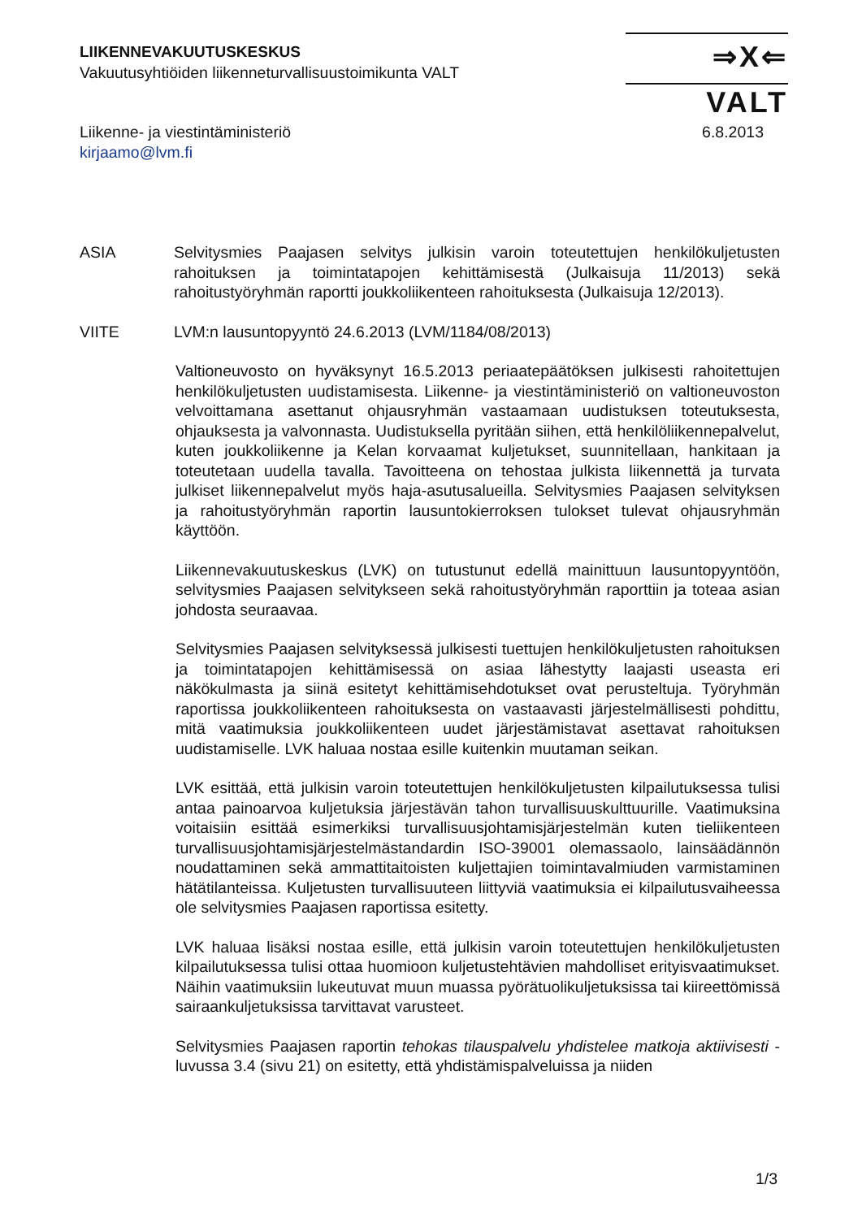LIIKENNEVAKUUTUSKESKUS
Vakuutusyhtiöiden liikenneturvallisuustoimikunta VALT
⇒X⇐ VALT
6.8.2013 Liikenne- ja viestintäministeriö
kirjaamo@lvm.fi
ASIA Selvitysmies Paajasen selvitys julkisin varoin toteutettujen henkilökuljetusten rahoituksen ja toimintatapojen kehittämisestä (Julkaisuja 11/2013) sekä rahoitustyöryhmän raportti joukkoliikenteen rahoituksesta (Julkaisuja 12/2013).
VIITE LVM:n lausuntopyyntö 24.6.2013 (LVM/1184/08/2013)
Valtioneuvosto on hyväksynyt 16.5.2013 periaatepäätöksen julkisesti rahoitettujen henkilökuljetusten uudistamisesta. Liikenne- ja viestintäministeriö on valtioneuvoston velvoittamana asettanut ohjausryhmän vastaamaan uudistuksen toteutuksesta, ohjauksesta ja valvonnasta. Uudistuksella pyritään siihen, että henkilöliikennepalvelut, kuten joukkoliikenne ja Kelan korvaamat kuljetukset, suunnitellaan, hankitaan ja toteutetaan uudella tavalla. Tavoitteena on tehostaa julkista liikennettä ja turvata julkiset liikennepalvelut myös haja-asutusalueilla. Selvitysmies Paajasen selvityksen ja rahoitustyöryhmän raportin lausuntokierroksen tulokset tulevat ohjausryhmän käyttöön.
Liikennevakuutuskeskus (LVK) on tutustunut edellä mainittuun lausuntopyyntöön, selvitysmies Paajasen selvitykseen sekä rahoitustyöryhmän raporttiin ja toteaa asian johdosta seuraavaa.
Selvitysmies Paajasen selvityksessä julkisesti tuettujen henkilökuljetusten rahoituksen ja toimintatapojen kehittämisessä on asiaa lähestytty laajasti useasta eri näkökulmasta ja siinä esitetyt kehittämisehdotukset ovat perusteltuja. Työryhmän raportissa joukkoliikenteen rahoituksesta on vastaavasti järjestelmällisesti pohdittu, mitä vaatimuksia joukkoliikenteen uudet järjestämistavat asettavat rahoituksen uudistamiselle. LVK haluaa nostaa esille kuitenkin muutaman seikan.
LVK esittää, että julkisin varoin toteutettujen henkilökuljetusten kilpailutuksessa tulisi antaa painoarvoa kuljetuksia järjestävän tahon turvallisuuskulttuurille. Vaatimuksina voitaisiin esittää esimerkiksi turvallisuusjohtamisjärjestelmän kuten tieliikenteen turvallisuusjohtamisjärjestelmästandardin ISO-39001 olemassaolo, lainsäädännön noudattaminen sekä ammattitaitoisten kuljettajien toimintavalmiuden varmistaminen hätätilanteissa. Kuljetusten turvallisuuteen liittyviä vaatimuksia ei kilpailutusvaiheessa ole selvitysmies Paajasen raportissa esitetty.
LVK haluaa lisäksi nostaa esille, että julkisin varoin toteutettujen henkilökuljetusten kilpailutuksessa tulisi ottaa huomioon kuljetustehtävien mahdolliset erityisvaatimukset. Näihin vaatimuksiin lukeutuvat muun muassa pyörätuolikuljetuksissa tai kiireettömissä sairaankuljetuksissa tarvittavat varusteet.
Selvitysmies Paajasen raportin tehokas tilauspalvelu yhdistelee matkoja aktiivisesti -luvussa 3.4 (sivu 21) on esitetty, että yhdistämispalveluissa ja niiden
1/3